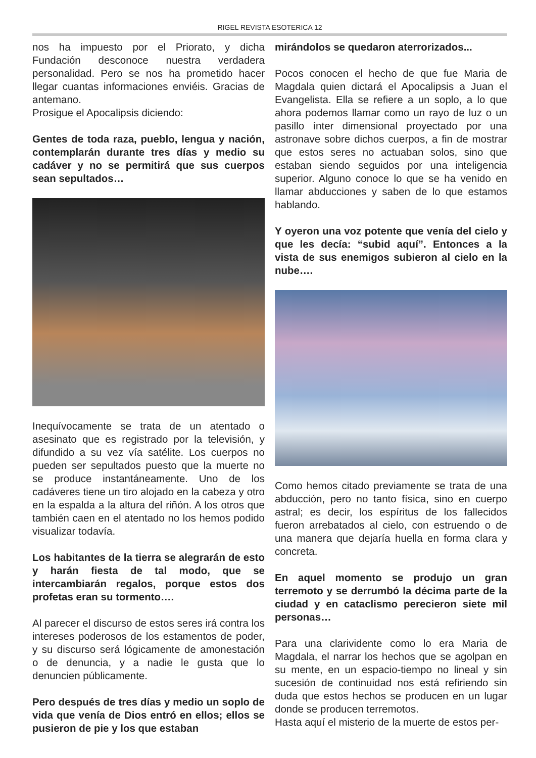RIGEL REVISTA ESOTERICA 12
nos ha impuesto por el Priorato, y dicha Fundación desconoce nuestra verdadera personalidad. Pero se nos ha prometido hacer llegar cuantas informaciones enviéis. Gracias de antemano.
Prosigue el Apocalipsis diciendo:
Gentes de toda raza, pueblo, lengua y nación, contemplarán durante tres días y medio su cadáver y no se permitirá que sus cuerpos sean sepultados…
Inequívocamente se trata de un atentado o asesinato que es registrado por la televisión, y difundido a su vez vía satélite. Los cuerpos no pueden ser sepultados puesto que la muerte no se produce instantáneamente. Uno de los cadáveres tiene un tiro alojado en la cabeza y otro en la espalda a la altura del riñón. A los otros que también caen en el atentado no los hemos podido visualizar todavía.
Los habitantes de la tierra se alegrarán de esto y harán fiesta de tal modo, que se intercambiarán regalos, porque estos dos profetas eran su tormento….
Al parecer el discurso de estos seres irá contra los intereses poderosos de los estamentos de poder, y su discurso será lógicamente de amonestación o de denuncia, y a nadie le gusta que lo denuncien públicamente.
Pero después de tres días y medio un soplo de vida que venía de Dios entró en ellos; ellos se pusieron de pie y los que estaban
mirándolos se quedaron aterrorizados...
Pocos conocen el hecho de que fue Maria de Magdala quien dictará el Apocalipsis a Juan el Evangelista. Ella se refiere a un soplo, a lo que ahora podemos llamar como un rayo de luz o un pasillo ínter dimensional proyectado por una astronave sobre dichos cuerpos, a fin de mostrar que estos seres no actuaban solos, sino que estaban siendo seguidos por una inteligencia superior. Alguno conoce lo que se ha venido en llamar abducciones y saben de lo que estamos hablando.
Y oyeron una voz potente que venía del cielo y que les decía: “subid aquí”. Entonces a la vista de sus enemigos subieron al cielo en la nube….
Como hemos citado previamente se trata de una abducción, pero no tanto física, sino en cuerpo astral; es decir, los espíritus de los fallecidos fueron arrebatados al cielo, con estruendo o de una manera que dejaría huella en forma clara y concreta.
En aquel momento se produjo un gran terremoto y se derrumbó la décima parte de la ciudad y en cataclismo perecieron siete mil personas…
Para una clarividente como lo era Maria de Magdala, el narrar los hechos que se agolpan en su mente, en un espacio-tiempo no lineal y sin sucesión de continuidad nos está refiriendo sin duda que estos hechos se producen en un lugar donde se producen terremotos.
Hasta aquí el misterio de la muerte de estos per-